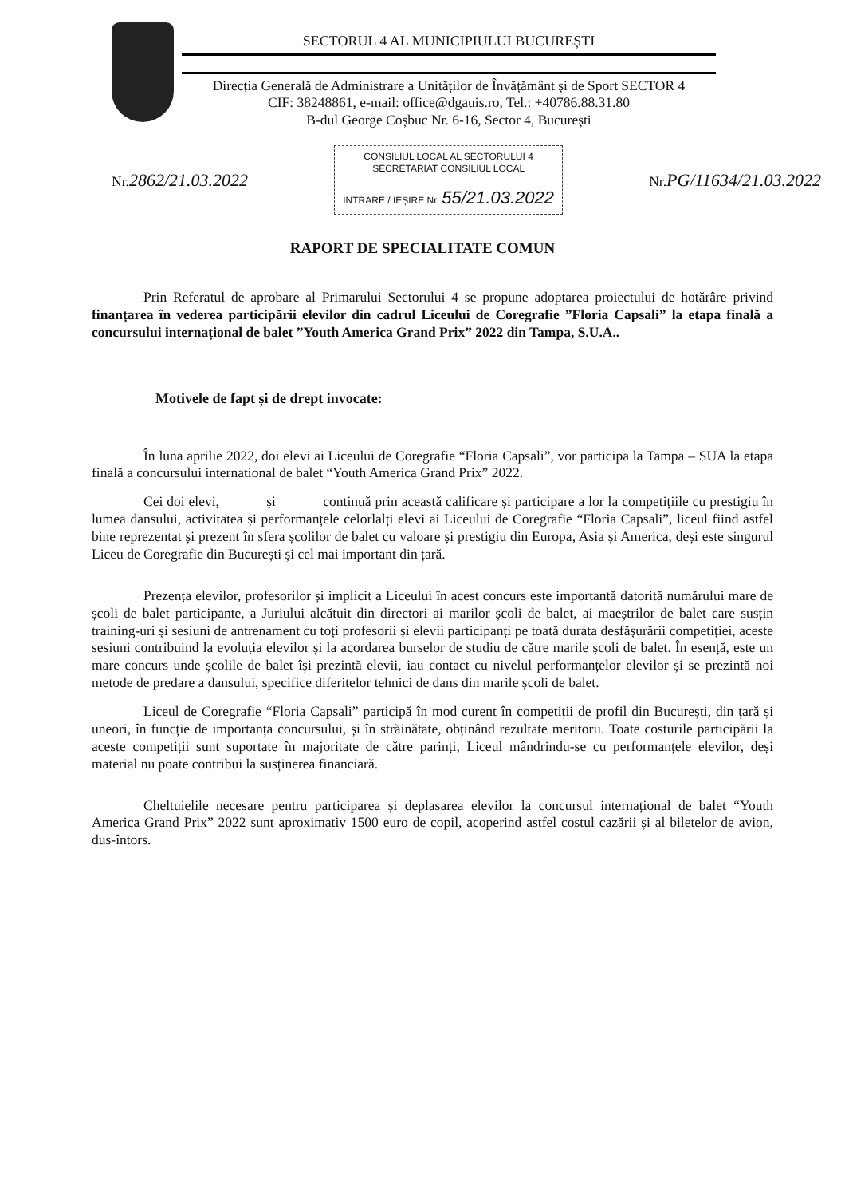SECTORUL 4 AL MUNICIPIULUI BUCUREȘTI
Direcția Generală de Administrare a Unităților de Învățământ și de Sport SECTOR 4
CIF: 38248861, e-mail: office@dgauis.ro, Tel.: +40786.88.31.80
B-dul George Coșbuc Nr. 6-16, Sector 4, București
Nr.2862/21.03.2022
CONSILIUL LOCAL AL SECTORULUI 4
SECRETARIAT CONSILIUL LOCAL
INTRARE / IEȘIRE Nr. 55/21.03.2022
Nr.PG/11634/21.03.2022
RAPORT DE SPECIALITATE COMUN
Prin Referatul de aprobare al Primarului Sectorului 4 se propune adoptarea proiectului de hotărâre privind finanțarea în vederea participării elevilor din cadrul Liceului de Coregrafie ”Floria Capsali” la etapa finală a concursului internațional de balet ”Youth America Grand Prix” 2022 din Tampa, S.U.A..
Motivele de fapt și de drept invocate:
În luna aprilie 2022, doi elevi ai Liceului de Coregrafie “Floria Capsali”, vor participa la Tampa – SUA la etapa finală a concursului international de balet “Youth America Grand Prix” 2022.
Cei doi elevi, și continuă prin această calificare și participare a lor la competițiile cu prestigiu în lumea dansului, activitatea și performanțele celorlalți elevi ai Liceului de Coregrafie “Floria Capsali”, liceul fiind astfel bine reprezentat și prezent în sfera școlilor de balet cu valoare și prestigiu din Europa, Asia și America, deși este singurul Liceu de Coregrafie din București și cel mai important din țară.
Prezența elevilor, profesorilor și implicit a Liceului în acest concurs este importantă datorită numărului mare de școli de balet participante, a Juriului alcătuit din directori ai marilor școli de balet, ai maeștrilor de balet care susțin training-uri și sesiuni de antrenament cu toți profesorii și elevii participanți pe toată durata desfășurării competiției, aceste sesiuni contribuind la evoluția elevilor și la acordarea burselor de studiu de către marile școli de balet. În esență, este un mare concurs unde școlile de balet își prezintă elevii, iau contact cu nivelul performanțelor elevilor și se prezintă noi metode de predare a dansului, specifice diferitelor tehnici de dans din marile școli de balet.
Liceul de Coregrafie “Floria Capsali” participă în mod curent în competiții de profil din București, din țară și uneori, în funcție de importanța concursului, și în străinătate, obținând rezultate meritorii. Toate costurile participării la aceste competiții sunt suportate în majoritate de către parinți, Liceul mândrindu-se cu performanțele elevilor, deși material nu poate contribui la susținerea financiară.
Cheltuielile necesare pentru participarea și deplasarea elevilor la concursul internațional de balet “Youth America Grand Prix” 2022 sunt aproximativ 1500 euro de copil, acoperind astfel costul cazării și al biletelor de avion, dus-întors.